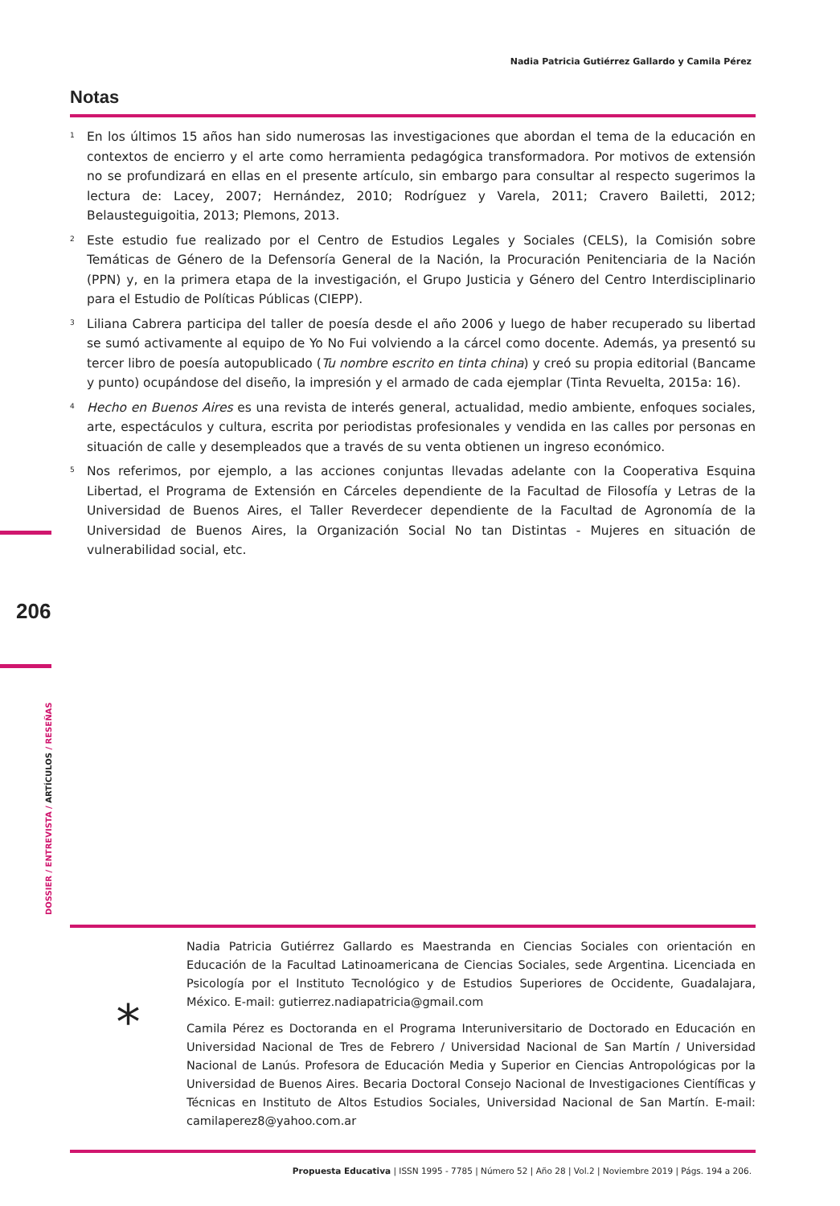Nadia Patricia Gutiérrez Gallardo y Camila Pérez
Notas
<sup>1</sup>
En los últimos 15 años han sido numerosas las investigaciones que abordan el tema de la educación en contextos de encierro y el arte como herramienta pedagógica transformadora. Por motivos de extensión no se profundizará en ellas en el presente artículo, sin embargo para consultar al respecto sugerimos la lectura de: Lacey, 2007; Hernández, 2010; Rodríguez y Varela, 2011; Cravero Bailetti, 2012; Belausteguigoitia, 2013; Plemons, 2013.
<sup>2</sup>
Este estudio fue realizado por el Centro de Estudios Legales y Sociales (CELS), la Comisión sobre Temáticas de Género de la Defensoría General de la Nación, la Procuración Penitenciaria de la Nación (PPN) y, en la primera etapa de la investigación, el Grupo Justicia y Género del Centro Interdisciplinario para el Estudio de Políticas Públicas (CIEPP).
<sup>3</sup>
Liliana Cabrera participa del taller de poesía desde el año 2006 y luego de haber recuperado su libertad se sumó activamente al equipo de Yo No Fui volviendo a la cárcel como docente. Además, ya presentó su tercer libro de poesía autopublicado (Tu nombre escrito en tinta china) y creó su propia editorial (Bancame y punto) ocupándose del diseño, la impresión y el armado de cada ejemplar (Tinta Revuelta, 2015a: 16).
<sup>4</sup>
Hecho en Buenos Aires es una revista de interés general, actualidad, medio ambiente, enfoques sociales, arte, espectáculos y cultura, escrita por periodistas profesionales y vendida en las calles por personas en situación de calle y desempleados que a través de su venta obtienen un ingreso económico.
<sup>5</sup>
Nos referimos, por ejemplo, a las acciones conjuntas llevadas adelante con la Cooperativa Esquina Libertad, el Programa de Extensión en Cárceles dependiente de la Facultad de Filosofía y Letras de la Universidad de Buenos Aires, el Taller Reverdecer dependiente de la Facultad de Agronomía de la Universidad de Buenos Aires, la Organización Social No tan Distintas - Mujeres en situación de vulnerabilidad social, etc.
206
DOSSIER / ENTREVISTA / ARTÍCULOS / RESEÑAS
*
Nadia Patricia Gutiérrez Gallardo es Maestranda en Ciencias Sociales con orientación en Educación de la Facultad Latinoamericana de Ciencias Sociales, sede Argentina. Licenciada en Psicología por el Instituto Tecnológico y de Estudios Superiores de Occidente, Guadalajara, México. E-mail: gutierrez.nadiapatricia@gmail.com
Camila Pérez es Doctoranda en el Programa Interuniversitario de Doctorado en Educación en Universidad Nacional de Tres de Febrero / Universidad Nacional de San Martín / Universidad Nacional de Lanús. Profesora de Educación Media y Superior en Ciencias Antropológicas por la Universidad de Buenos Aires. Becaria Doctoral Consejo Nacional de Investigaciones Científicas y Técnicas en Instituto de Altos Estudios Sociales, Universidad Nacional de San Martín. E-mail: camilaperez8@yahoo.com.ar
Propuesta Educativa | ISSN 1995 - 7785 | Número 52 | Año 28 | Vol.2 | Noviembre 2019 | Págs. 194 a 206.